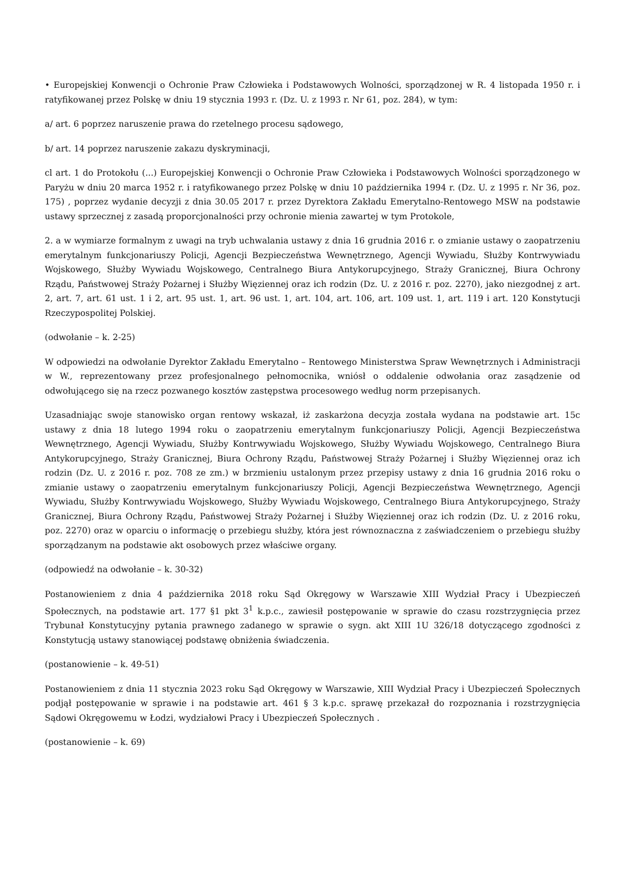• Europejskiej Konwencji o Ochronie Praw Człowieka i Podstawowych Wolności, sporządzonej w R. 4 listopada 1950 r. i ratyfikowanej przez Polskę w dniu 19 stycznia 1993 r. (Dz. U. z 1993 r. Nr 61, poz. 284), w tym:
a/ art. 6 poprzez naruszenie prawa do rzetelnego procesu sądowego,
b/ art. 14 poprzez naruszenie zakazu dyskryminacji,
cl art. 1 do Protokołu (...) Europejskiej Konwencji o Ochronie Praw Człowieka i Podstawowych Wolności sporządzonego w Paryżu w dniu 20 marca 1952 r. i ratyfikowanego przez Polskę w dniu 10 października 1994 r. (Dz. U. z 1995 r. Nr 36, poz. 175) , poprzez wydanie decyzji z dnia 30.05 2017 r. przez Dyrektora Zakładu Emerytalno-Rentowego MSW na podstawie ustawy sprzecznej z zasadą proporcjonalności przy ochronie mienia zawartej w tym Protokole,
2. a w wymiarze formalnym z uwagi na tryb uchwalania ustawy z dnia 16 grudnia 2016 r. o zmianie ustawy o zaopatrzeniu emerytalnym funkcjonariuszy Policji, Agencji Bezpieczeństwa Wewnętrznego, Agencji Wywiadu, Służby Kontrwywiadu Wojskowego, Służby Wywiadu Wojskowego, Centralnego Biura Antykorupcyjnego, Straży Granicznej, Biura Ochrony Rządu, Państwowej Straży Pożarnej i Służby Więziennej oraz ich rodzin (Dz. U. z 2016 r. poz. 2270), jako niezgodnej z art. 2, art. 7, art. 61 ust. 1 i 2, art. 95 ust. 1, art. 96 ust. 1, art. 104, art. 106, art. 109 ust. 1, art. 119 i art. 120 Konstytucji Rzeczypospolitej Polskiej.
(odwołanie – k. 2-25)
W odpowiedzi na odwołanie Dyrektor Zakładu Emerytalno – Rentowego Ministerstwa Spraw Wewnętrznych i Administracji w W., reprezentowany przez profesjonalnego pełnomocnika, wniósł o oddalenie odwołania oraz zasądzenie od odwołującego się na rzecz pozwanego kosztów zastępstwa procesowego według norm przepisanych.
Uzasadniając swoje stanowisko organ rentowy wskazał, iż zaskarżona decyzja została wydana na podstawie art. 15c ustawy z dnia 18 lutego 1994 roku o zaopatrzeniu emerytalnym funkcjonariuszy Policji, Agencji Bezpieczeństwa Wewnętrznego, Agencji Wywiadu, Służby Kontrwywiadu Wojskowego, Służby Wywiadu Wojskowego, Centralnego Biura Antykorupcyjnego, Straży Granicznej, Biura Ochrony Rządu, Państwowej Straży Pożarnej i Służby Więziennej oraz ich rodzin (Dz. U. z 2016 r. poz. 708 ze zm.) w brzmieniu ustalonym przez przepisy ustawy z dnia 16 grudnia 2016 roku o zmianie ustawy o zaopatrzeniu emerytalnym funkcjonariuszy Policji, Agencji Bezpieczeństwa Wewnętrznego, Agencji Wywiadu, Służby Kontrwywiadu Wojskowego, Służby Wywiadu Wojskowego, Centralnego Biura Antykorupcyjnego, Straży Granicznej, Biura Ochrony Rządu, Państwowej Straży Pożarnej i Służby Więziennej oraz ich rodzin (Dz. U. z 2016 roku, poz. 2270) oraz w oparciu o informację o przebiegu służby, która jest równoznaczna z zaświadczeniem o przebiegu służby sporządzanym na podstawie akt osobowych przez właściwe organy.
(odpowiedź na odwołanie – k. 30-32)
Postanowieniem z dnia 4 października 2018 roku Sąd Okręgowy w Warszawie XIII Wydział Pracy i Ubezpieczeń Społecznych, na podstawie art. 177 §1 pkt 3<sup>1</sup> k.p.c., zawiesił postępowanie w sprawie do czasu rozstrzygnięcia przez Trybunał Konstytucyjny pytania prawnego zadanego w sprawie o sygn. akt XIII 1U 326/18 dotyczącego zgodności z Konstytucją ustawy stanowiącej podstawę obniżenia świadczenia.
(postanowienie – k. 49-51)
Postanowieniem z dnia 11 stycznia 2023 roku Sąd Okręgowy w Warszawie, XIII Wydział Pracy i Ubezpieczeń Społecznych podjął postępowanie w sprawie i na podstawie art. 461 § 3 k.p.c. sprawę przekazał do rozpoznania i rozstrzygnięcia Sądowi Okręgowemu w Łodzi, wydziałowi Pracy i Ubezpieczeń Społecznych .
(postanowienie – k. 69)